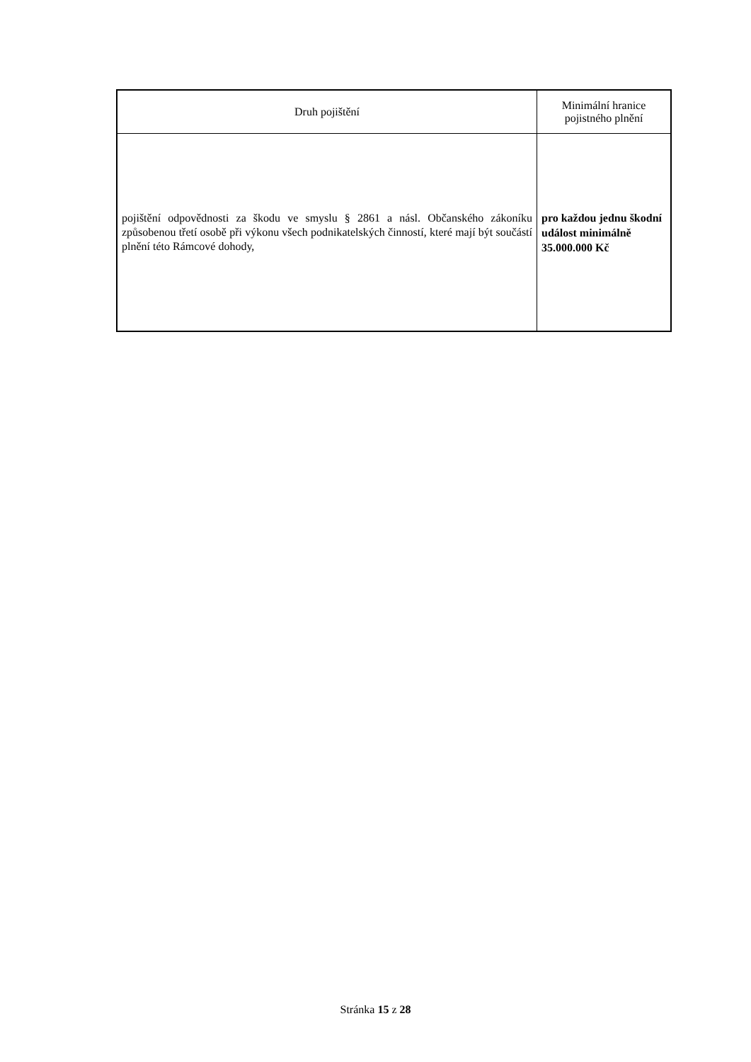| Druh pojištění | Minimální hranice pojistného plnění |
| --- | --- |
| pojištění odpovědnosti za škodu ve smyslu § 2861 a násl. Občanského zákoníku způsobenou třetí osobě při výkonu všech podnikatelských činností, které mají být součástí plnění této Rámcové dohody, | pro každou jednu škodní událost minimálně 35.000.000 Kč |
Stránka 15 z 28